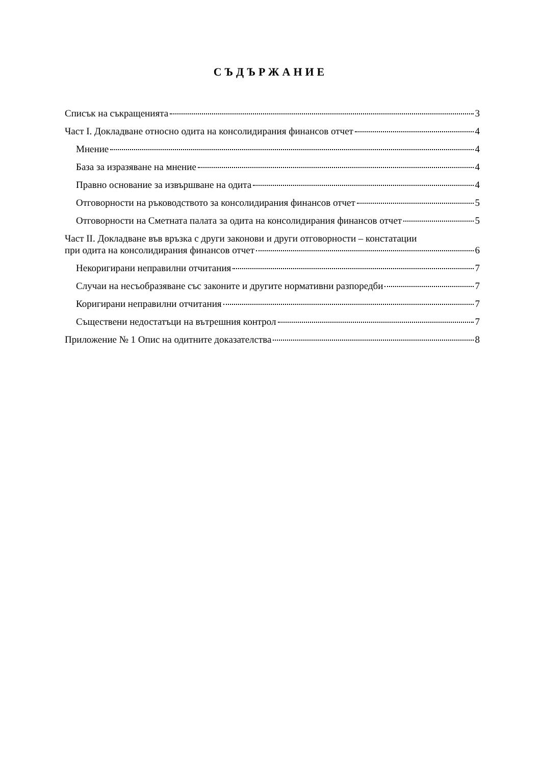СЪДЪРЖАНИЕ
Списък на съкращенията 3
Част I. Докладване относно одита на консолидирания финансов отчет 4
Мнение 4
База за изразяване на мнение 4
Правно основание за извършване на одита 4
Отговорности на ръководството за консолидирания финансов отчет 5
Отговорности на Сметната палата за одита на консолидирания финансов отчет 5
Част II. Докладване във връзка с други законови и други отговорности – констатации
при одита на консолидирания финансов отчет 6
Некоригирани неправилни отчитания 7
Случаи на несъобразяване със законите и другите нормативни разпоредби 7
Коригирани неправилни отчитания 7
Съществени недостатъци на вътрешния контрол 7
Приложение № 1 Опис на одитните доказателства 8